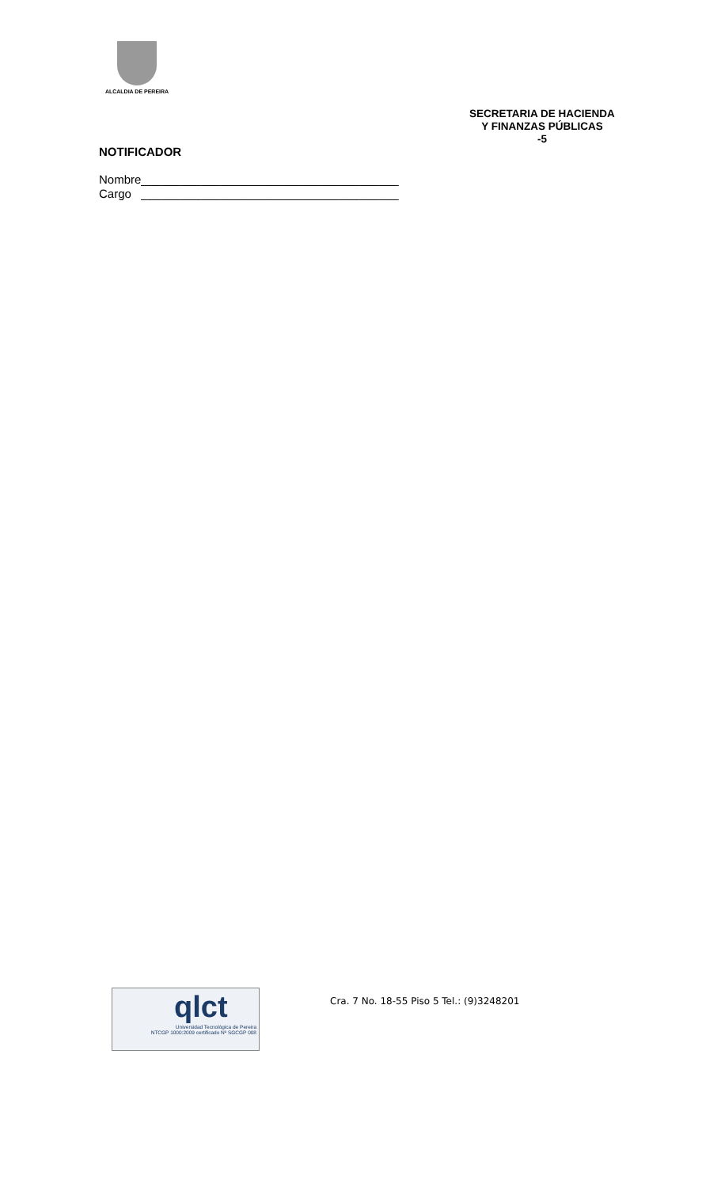ALCALDIA DE PEREIRA
SECRETARIA DE HACIENDA
Y FINANZAS PÚBLICAS
-5
NOTIFICADOR
Nombre_______________________________________
Cargo _______________________________________
qlct
Universidad Tecnológica de Pereira
NTCGP 1000:2009 certificado Nº SGCGP 008
Cra. 7 No. 18-55 Piso 5 Tel.: (9)3248201